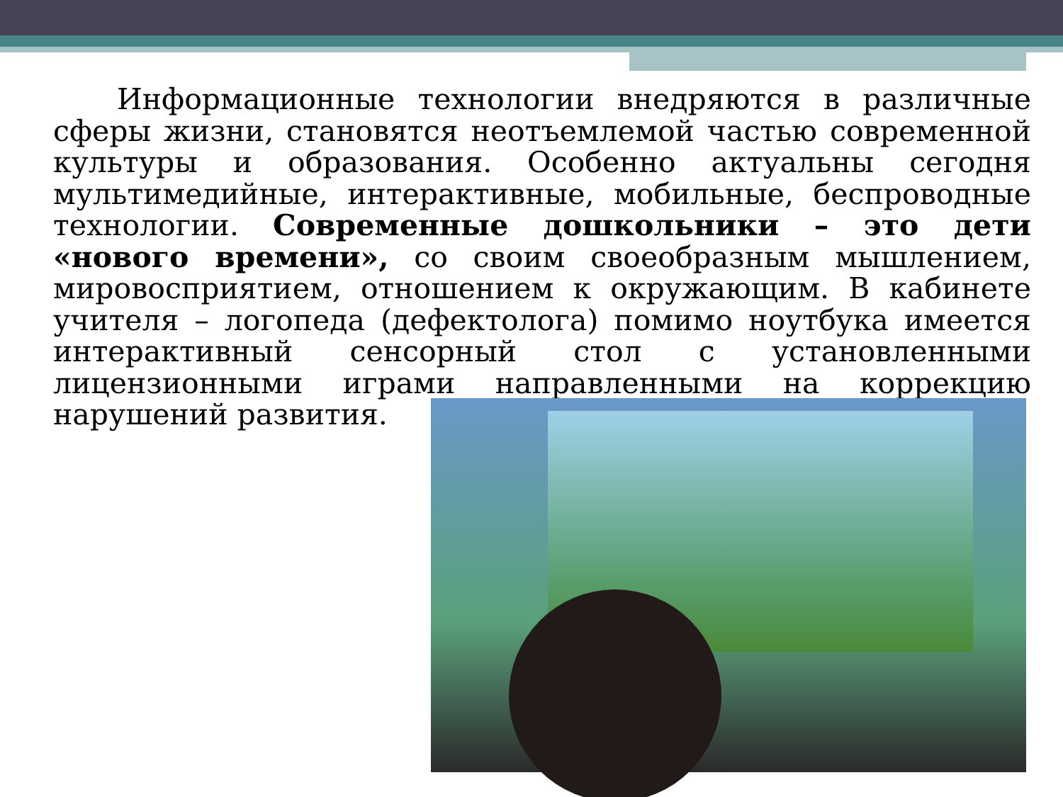Информационные технологии внедряются в различные сферы жизни, становятся неотъемлемой частью современной культуры и образования. Особенно актуальны сегодня мультимедийные, интерактивные, мобильные, беспроводные технологии. Современные дошкольники – это дети «нового времени», со своим своеобразным мышлением, мировосприятием, отношением к окружающим. В кабинете учителя – логопеда (дефектолога) помимо ноутбука имеется интерактивный сенсорный стол с установленными лицензионными играми направленными на коррекцию нарушений развития.